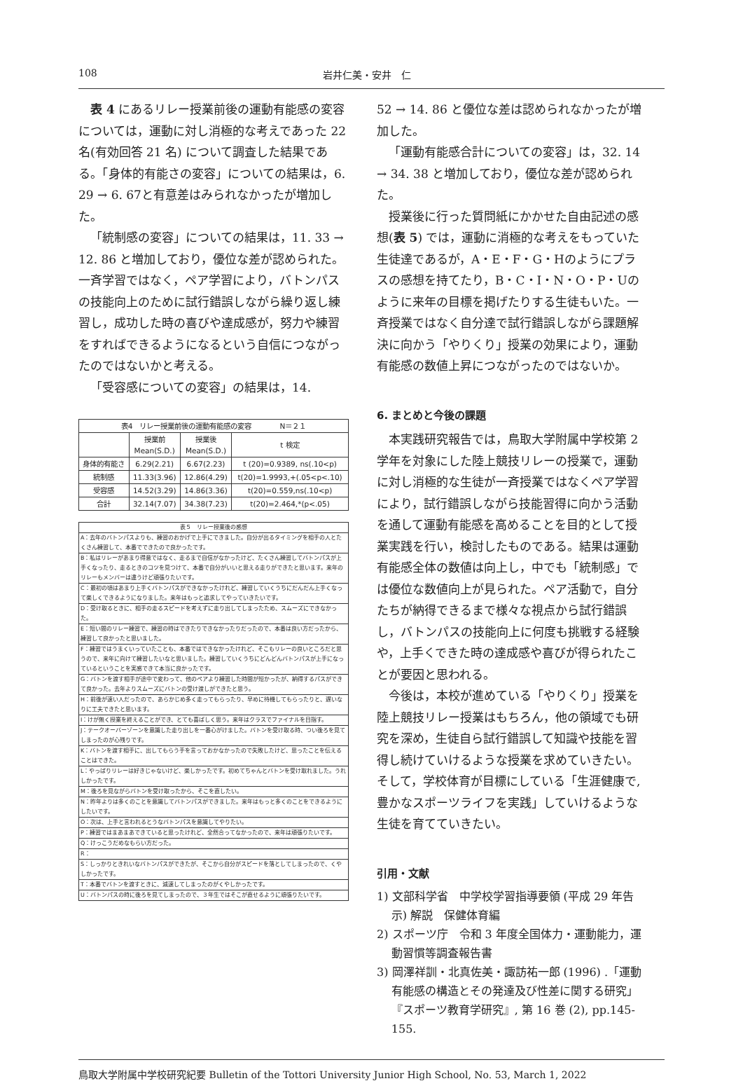108 岩井仁美・安井　仁
表 4 にあるリレー授業前後の運動有能感の変容については，運動に対し消極的な考えであった 22 名(有効回答 21 名) について調査した結果である。「身体的有能さの変容」についての結果は，6. 29 → 6. 67と有意差はみられなかったが増加した。
「統制感の変容」についての結果は，11. 33 → 12. 86 と増加しており，優位な差が認められた。一斉学習ではなく，ペア学習により，バトンパスの技能向上のために試行錯誤しながら繰り返し練習し，成功した時の喜びや達成感が，努力や練習をすればできるようになるという自信につながったのではないかと考える。
「受容感についての変容」の結果は，14.
| 表4 リレー授業前後の運動有能感の変容 N＝２１ | | | |
| | 授業前 Mean(S.D.) | 授業後 Mean(S.D.) | t 検定 |
| 身体的有能さ | 6.29(2.21) | 6.67(2.23) | t (20)=0.9389, ns(.10<p) |
| 統制感 | 11.33(3.96) | 12.86(4.29) | t(20)=1.9993,+(.05<p<.10) |
| 受容感 | 14.52(3.29) | 14.86(3.36) | t(20)=0.559,ns(.10<p) |
| 合計 | 32.14(7.07) | 34.38(7.23) | t(20)=2.464,*(p<.05) |
| 表５ リレー授業後の感想 |
| A：去年のバトンパスよりも、練習のおかげで上手にできました。自分が出るタイミングを相手の人とたくさん練習して、本番でできたので良かったです。 |
| B：私はリレーがあまり得意ではなく、走るまで自信がなかったけど、たくさん練習してバトンパスが上手くなったり、走るときのコツを見つけて、本番で自分がいいと思える走りができたと思います。来年のリレーもメンバーは違うけど頑張りたいです。 |
| C：最初の頃はあまり上手くバトンパスができなかったけれど、練習していくうちにだんだん上手くなって楽しくできるようになりました。来年はもっと追求してやっていきたいです。 |
| D：受け取るときに、相手の走るスピードを考えずに走り出してしまったため、スムーズにできなかった。 |
| E：短い間のリレー練習で、練習の時はできたりできなかったりだったので、本番は良い方だったから、練習して良かったと思いました。 |
| F：練習ではうまくいっていたことも、本番ではできなかったけれど、そこもリレーの良いところだと思うので、来年に向けて練習したいなと思いました。練習していくうちにどんどんバトンパスが上手になっているということを実感できて本当に良かったです。 |
| G：バトンを渡す相手が途中で変わって、他のペアより練習した時間が短かったが、納得するパスができて良かった。去年よりスムーズにバトンの受け渡しができたと思う。 |
| H：前後が速い人だったので、あらかじめ多く走ってもらったり、早めに待機してもらったりと、遅いなりに工夫できたと思います。 |
| I：けが無く授業を終えることができ、とても喜ばしく思う。来年はクラスでファイナルを目指す。 |
| J：テークオーバーゾーンを意識した走り出しを一番心がけました。バトンを受け取る時、つい後ろを見てしまったのが心残りです。 |
| K：バトンを渡す相手に、出してもらう手を言っておかなかったので失敗したけど、思ったことを伝えることはできた。 |
| L：やっぱりリレーは好きじゃないけど、楽しかったです。初めてちゃんとバトンを受け取れました。うれしかったです。 |
| M：後ろを見ながらバトンを受け取ったから、そこを直したい。 |
| N：昨年よりは多くのことを意識してバトンパスができました。来年はもっと多くのことをできるようにしたいです。 |
| O：次は、上手と言われるとうなバトンパスを意識してやりたい。 |
| P：練習ではまあまあできていると思ったけれど、全然合ってなかったので、来年は頑張りたいです。 |
| Q：けっこうだめなもらい方だった。 |
| R： |
| S：しっかりときれいなバトンパスができたが、そこから自分がスピードを落としてしまったので、くやしかったです。 |
| T：本番でバトンを渡すときに、減速してしまったのがくやしかったです。 |
| U：バトンパスの時に後ろを見てしまったので、３年生ではそこが直せるように頑張りたいです。 |
52 → 14. 86 と優位な差は認められなかったが増加した。
「運動有能感合計についての変容」は，32. 14 → 34. 38 と増加しており，優位な差が認められた。
授業後に行った質問紙にかかせた自由記述の感想(表 5) では，運動に消極的な考えをもっていた生徒達であるが，A・E・F・G・Hのようにプラスの感想を持てたり，B・C・I・N・O・P・Uのように来年の目標を掲げたりする生徒もいた。一斉授業ではなく自分達で試行錯誤しながら課題解決に向かう「やりくり」授業の効果により，運動有能感の数値上昇につながったのではないか。
6. まとめと今後の課題
本実践研究報告では，鳥取大学附属中学校第 2 学年を対象にした陸上競技リレーの授業で，運動に対し消極的な生徒が一斉授業ではなくペア学習により，試行錯誤しながら技能習得に向かう活動を通して運動有能感を高めることを目的として授業実践を行い，検討したものである。結果は運動有能感全体の数値は向上し，中でも「統制感」では優位な数値向上が見られた。ペア活動で，自分たちが納得できるまで様々な視点から試行錯誤し，バトンパスの技能向上に何度も挑戦する経験や，上手くできた時の達成感や喜びが得られたことが要因と思われる。
今後は，本校が進めている「やりくり」授業を陸上競技リレー授業はもちろん，他の領域でも研究を深め，生徒自ら試行錯誤して知識や技能を習得し続けていけるような授業を求めていきたい。そして，学校体育が目標にしている「生涯健康で,豊かなスポーツライフを実践」していけるような生徒を育てていきたい。
引用・文献
1) 文部科学省　中学校学習指導要領 (平成 29 年告示) 解説　保健体育編
2) スポーツ庁　令和 3 年度全国体力・運動能力，運動習慣等調査報告書
3) 岡澤祥訓・北真佐美・諏訪祐一郎 (1996) .「運動有能感の構造とその発達及び性差に関する研究」『スポーツ教育学研究』, 第 16 巻 (2), pp.145-155.
鳥取大学附属中学校研究紀要 Bulletin of the Tottori University Junior High School, No. 53, March 1, 2022